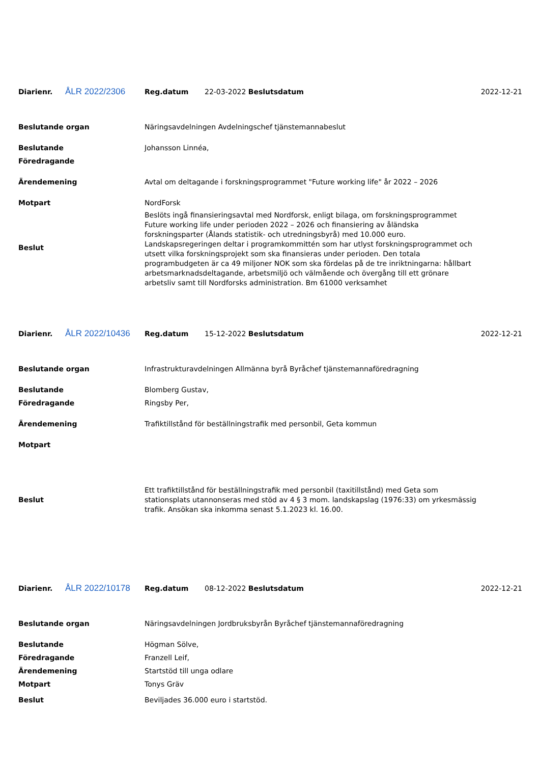| Diarienr. | ÅLR 2022/2306 | Reg.datum | 22-03-2022 Beslutsdatum | 2022-12-21 |
| Beslutande organ | Näringsavdelningen Avdelningschef tjänstemannabeslut |
| Beslutande | Johansson Linnéa, |
| Föredragande | |
| Ärendemening | Avtal om deltagande i forskningsprogrammet "Future working life" år 2022 – 2026 |
| Motpart | NordForsk |
| Beslut | Beslöts ingå finansieringsavtal med Nordforsk, enligt bilaga, om forskningsprogrammet Future working life under perioden 2022 – 2026 och finansiering av åländska forskningsparter (Ålands statistik- och utredningsbyrå) med 10.000 euro. Landskapsregeringen deltar i programkommittén som har utlyst forskningsprogrammet och utsett vilka forskningsprojekt som ska finansieras under perioden. Den totala programbudgeten är ca 49 miljoner NOK som ska fördelas på de tre inriktningarna: hållbart arbetsmarknadsdeltagande, arbetsmiljö och välmående och övergång till ett grönare arbetsliv samt till Nordforsks administration. Bm 61000 verksamhet |
| Diarienr. | ÅLR 2022/10436 | Reg.datum | 15-12-2022 Beslutsdatum | 2022-12-21 |
| Beslutande organ | Infrastrukturavdelningen Allmänna byrå Byråchef tjänstemannaföredragning |
| Beslutande | Blomberg Gustav, |
| Föredragande | Ringsby Per, |
| Ärendemening | Trafiktillstånd för beställningstrafik med personbil, Geta kommun |
| Motpart | |
| Beslut | Ett trafiktillstånd för beställningstrafik med personbil (taxitillstånd) med Geta som stationsplats utannonseras med stöd av 4 § 3 mom. landskapslag (1976:33) om yrkesmässig trafik. Ansökan ska inkomma senast 5.1.2023 kl. 16.00. |
| Diarienr. | ÅLR 2022/10178 | Reg.datum | 08-12-2022 Beslutsdatum | 2022-12-21 |
| Beslutande organ | Näringsavdelningen Jordbruksbyrån Byråchef tjänstemannaföredragning |
| Beslutande | Högman Sölve, |
| Föredragande | Franzell Leif, |
| Ärendemening | Startstöd till unga odlare |
| Motpart | Tonys Gräv |
| Beslut | Beviljades 36.000 euro i startstöd. |